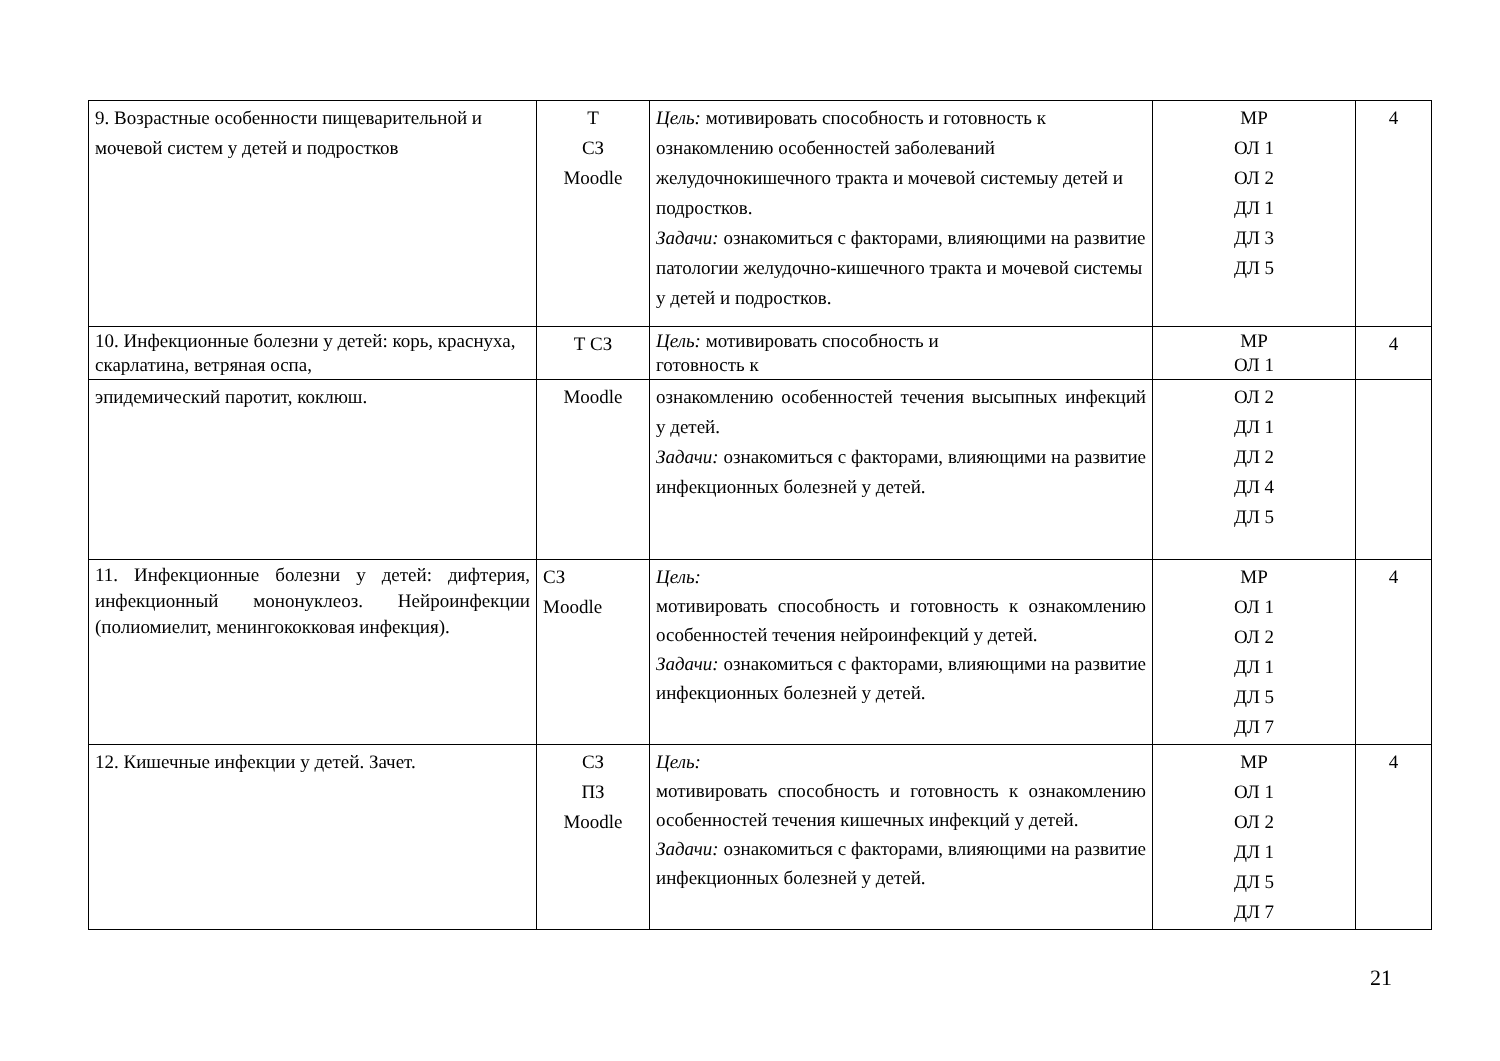| 9. Возрастные особенности пищеварительной и мочевой систем у детей и подростков | Т СЗ Moodle | Цель: мотивировать способность и готовность к ознакомлению особенностей заболеваний желудочнокишечного тракта и мочевой системыу детей и подростков. Задачи: ознакомиться с факторами, влияющими на развитие патологии желудочно-кишечного тракта и мочевой системы у детей и подростков. | МР ОЛ 1 ОЛ 2 ДЛ 1 ДЛ 3 ДЛ 5 | 4 |
| 10. Инфекционные болезни у детей: корь, краснуха, скарлатина, ветряная оспа, | Т СЗ | Цель: мотивировать способность и готовность к | МР ОЛ 1 | 4 |
| эпидемический паротит, коклюш. | Moodle | ознакомлению особенностей течения высыпных инфекций у детей. Задачи: ознакомиться с факторами, влияющими на развитие инфекционных болезней у детей. | ОЛ 2 ДЛ 1 ДЛ 2 ДЛ 4 ДЛ 5 | |
| 11. Инфекционные болезни у детей: дифтерия, инфекционный мононуклеоз. Нейроинфекции (полиомиелит, менингококковая инфекция). | СЗ Moodle | Цель: мотивировать способность и готовность к ознакомлению особенностей течения нейроинфекций у детей. Задачи: ознакомиться с факторами, влияющими на развитие инфекционных болезней у детей. | МР ОЛ 1 ОЛ 2 ДЛ 1 ДЛ 5 ДЛ 7 | 4 |
| 12. Кишечные инфекции у детей. Зачет. | СЗ ПЗ Moodle | Цель: мотивировать способность и готовность к ознакомлению особенностей течения кишечных инфекций у детей. Задачи: ознакомиться с факторами, влияющими на развитие инфекционных болезней у детей. | МР ОЛ 1 ОЛ 2 ДЛ 1 ДЛ 5 ДЛ 7 | 4 |
21